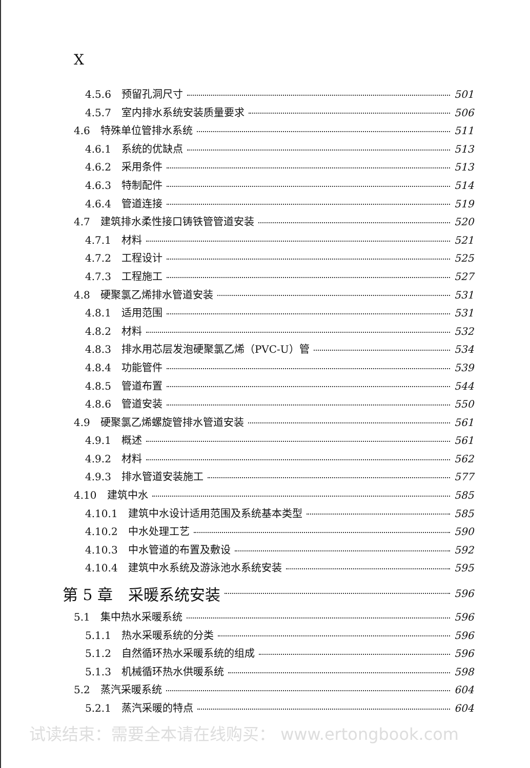X
4.5.6　预留孔洞尺寸 501
4.5.7　室内排水系统安装质量要求 506
4.6　特殊单位管排水系统 511
4.6.1　系统的优缺点 513
4.6.2　采用条件 513
4.6.3　特制配件 514
4.6.4　管道连接 519
4.7　建筑排水柔性接口铸铁管管道安装 520
4.7.1　材料 521
4.7.2　工程设计 525
4.7.3　工程施工 527
4.8　硬聚氯乙烯排水管道安装 531
4.8.1　适用范围 531
4.8.2　材料 532
4.8.3　排水用芯层发泡硬聚氯乙烯（PVC-U）管 534
4.8.4　功能管件 539
4.8.5　管道布置 544
4.8.6　管道安装 550
4.9　硬聚氯乙烯螺旋管排水管道安装 561
4.9.1　概述 561
4.9.2　材料 562
4.9.3　排水管道安装施工 577
4.10　建筑中水 585
4.10.1　建筑中水设计适用范围及系统基本类型 585
4.10.2　中水处理工艺 590
4.10.3　中水管道的布置及敷设 592
4.10.4　建筑中水系统及游泳池水系统安装 595
第 5 章　采暖系统安装 596
5.1　集中热水采暖系统 596
5.1.1　热水采暖系统的分类 596
5.1.2　自然循环热水采暖系统的组成 596
5.1.3　机械循环热水供暖系统 598
5.2　蒸汽采暖系统 604
5.2.1　蒸汽采暖的特点 604
试读结束：需要全本请在线购买： www.ertongbook.com